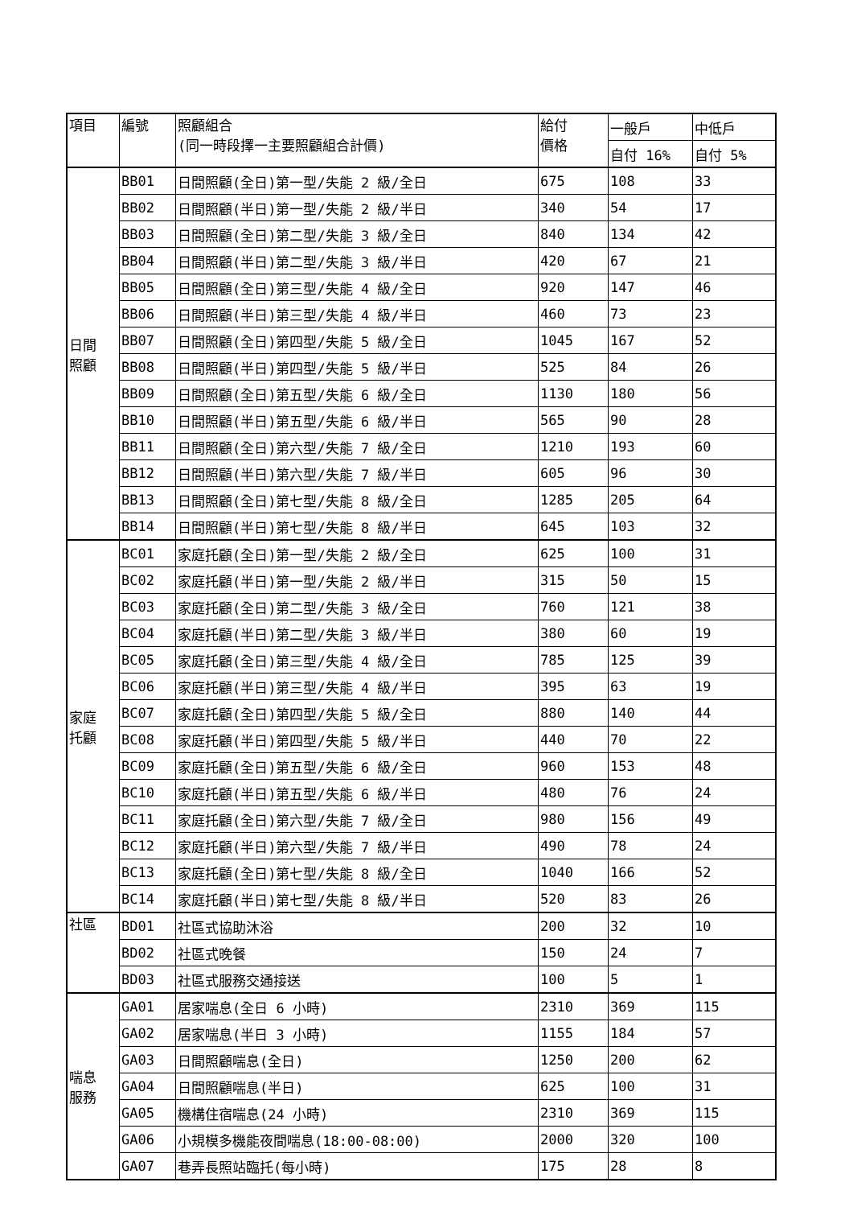| 項目 | 編號 | 照顧組合 (同一時段擇一主要照顧組合計價) | 給付 價格 | 一般戶 | 中低戶 |
| --- | --- | --- | --- | --- | --- |
| | | | | 自付 16% | 自付 5% |
| 日間 照顧 | BB01 | 日間照顧(全日)第一型/失能 2 級/全日 | 675 | 108 | 33 |
| | BB02 | 日間照顧(半日)第一型/失能 2 級/半日 | 340 | 54 | 17 |
| | BB03 | 日間照顧(全日)第二型/失能 3 級/全日 | 840 | 134 | 42 |
| | BB04 | 日間照顧(半日)第二型/失能 3 級/半日 | 420 | 67 | 21 |
| | BB05 | 日間照顧(全日)第三型/失能 4 級/全日 | 920 | 147 | 46 |
| | BB06 | 日間照顧(半日)第三型/失能 4 級/半日 | 460 | 73 | 23 |
| | BB07 | 日間照顧(全日)第四型/失能 5 級/全日 | 1045 | 167 | 52 |
| | BB08 | 日間照顧(半日)第四型/失能 5 級/半日 | 525 | 84 | 26 |
| | BB09 | 日間照顧(全日)第五型/失能 6 級/全日 | 1130 | 180 | 56 |
| | BB10 | 日間照顧(半日)第五型/失能 6 級/半日 | 565 | 90 | 28 |
| | BB11 | 日間照顧(全日)第六型/失能 7 級/全日 | 1210 | 193 | 60 |
| | BB12 | 日間照顧(半日)第六型/失能 7 級/半日 | 605 | 96 | 30 |
| | BB13 | 日間照顧(全日)第七型/失能 8 級/全日 | 1285 | 205 | 64 |
| | BB14 | 日間照顧(半日)第七型/失能 8 級/半日 | 645 | 103 | 32 |
| 家庭 托顧 | BC01 | 家庭托顧(全日)第一型/失能 2 級/全日 | 625 | 100 | 31 |
| | BC02 | 家庭托顧(半日)第一型/失能 2 級/半日 | 315 | 50 | 15 |
| | BC03 | 家庭托顧(全日)第二型/失能 3 級/全日 | 760 | 121 | 38 |
| | BC04 | 家庭托顧(半日)第二型/失能 3 級/半日 | 380 | 60 | 19 |
| | BC05 | 家庭托顧(全日)第三型/失能 4 級/全日 | 785 | 125 | 39 |
| | BC06 | 家庭托顧(半日)第三型/失能 4 級/半日 | 395 | 63 | 19 |
| | BC07 | 家庭托顧(全日)第四型/失能 5 級/全日 | 880 | 140 | 44 |
| | BC08 | 家庭托顧(半日)第四型/失能 5 級/半日 | 440 | 70 | 22 |
| | BC09 | 家庭托顧(全日)第五型/失能 6 級/全日 | 960 | 153 | 48 |
| | BC10 | 家庭托顧(半日)第五型/失能 6 級/半日 | 480 | 76 | 24 |
| | BC11 | 家庭托顧(全日)第六型/失能 7 級/全日 | 980 | 156 | 49 |
| | BC12 | 家庭托顧(半日)第六型/失能 7 級/半日 | 490 | 78 | 24 |
| | BC13 | 家庭托顧(全日)第七型/失能 8 級/全日 | 1040 | 166 | 52 |
| | BC14 | 家庭托顧(半日)第七型/失能 8 級/半日 | 520 | 83 | 26 |
| 社區 | BD01 | 社區式協助沐浴 | 200 | 32 | 10 |
| | BD02 | 社區式晚餐 | 150 | 24 | 7 |
| | BD03 | 社區式服務交通接送 | 100 | 5 | 1 |
| 喘息 服務 | GA01 | 居家喘息(全日 6 小時) | 2310 | 369 | 115 |
| | GA02 | 居家喘息(半日 3 小時) | 1155 | 184 | 57 |
| | GA03 | 日間照顧喘息(全日) | 1250 | 200 | 62 |
| | GA04 | 日間照顧喘息(半日) | 625 | 100 | 31 |
| | GA05 | 機構住宿喘息(24 小時) | 2310 | 369 | 115 |
| | GA06 | 小規模多機能夜間喘息(18:00-08:00) | 2000 | 320 | 100 |
| | GA07 | 巷弄長照站臨托(每小時) | 175 | 28 | 8 |